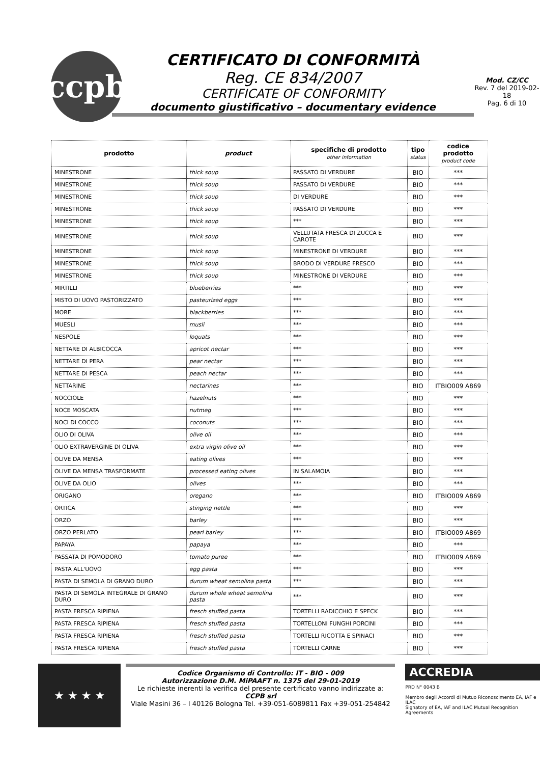ccpb
CERTIFICATO DI CONFORMITÀ
Reg. CE 834/2007
CERTIFICATE OF CONFORMITY
documento giustificativo – documentary evidence
Mod. CZ/CC
Rev. 7 del 2019-02-18
Pag. 6 di 10
| prodotto | product | specifiche di prodotto other information | tipo status | codice prodotto product code |
| --- | --- | --- | --- | --- |
| MINESTRONE | thick soup | PASSATO DI VERDURE | BIO | *** |
| MINESTRONE | thick soup | PASSATO DI VERDURE | BIO | *** |
| MINESTRONE | thick soup | DI VERDURE | BIO | *** |
| MINESTRONE | thick soup | PASSATO DI VERDURE | BIO | *** |
| MINESTRONE | thick soup | *** | BIO | *** |
| MINESTRONE | thick soup | VELLUTATA FRESCA DI ZUCCA E CAROTE | BIO | *** |
| MINESTRONE | thick soup | MINESTRONE DI VERDURE | BIO | *** |
| MINESTRONE | thick soup | BRODO DI VERDURE FRESCO | BIO | *** |
| MINESTRONE | thick soup | MINESTRONE DI VERDURE | BIO | *** |
| MIRTILLI | blueberries | *** | BIO | *** |
| MISTO DI UOVO PASTORIZZATO | pasteurized eggs | *** | BIO | *** |
| MORE | blackberries | *** | BIO | *** |
| MUESLI | musli | *** | BIO | *** |
| NESPOLE | loquats | *** | BIO | *** |
| NETTARE DI ALBICOCCA | apricot nectar | *** | BIO | *** |
| NETTARE DI PERA | pear nectar | *** | BIO | *** |
| NETTARE DI PESCA | peach nectar | *** | BIO | *** |
| NETTARINE | nectarines | *** | BIO | ITBIO009 A869 |
| NOCCIOLE | hazelnuts | *** | BIO | *** |
| NOCE MOSCATA | nutmeg | *** | BIO | *** |
| NOCI DI COCCO | coconuts | *** | BIO | *** |
| OLIO DI OLIVA | olive oil | *** | BIO | *** |
| OLIO EXTRAVERGINE DI OLIVA | extra virgin olive oil | *** | BIO | *** |
| OLIVE DA MENSA | eating olives | *** | BIO | *** |
| OLIVE DA MENSA TRASFORMATE | processed eating olives | IN SALAMOIA | BIO | *** |
| OLIVE DA OLIO | olives | *** | BIO | *** |
| ORIGANO | oregano | *** | BIO | ITBIO009 A869 |
| ORTICA | stinging nettle | *** | BIO | *** |
| ORZO | barley | *** | BIO | *** |
| ORZO PERLATO | pearl barley | *** | BIO | ITBIO009 A869 |
| PAPAYA | papaya | *** | BIO | *** |
| PASSATA DI POMODORO | tomato puree | *** | BIO | ITBIO009 A869 |
| PASTA ALL'UOVO | egg pasta | *** | BIO | *** |
| PASTA DI SEMOLA DI GRANO DURO | durum wheat semolina pasta | *** | BIO | *** |
| PASTA DI SEMOLA INTEGRALE DI GRANO DURO | durum whole wheat semolina pasta | *** | BIO | *** |
| PASTA FRESCA RIPIENA | fresch stuffed pasta | TORTELLI RADICCHIO E SPECK | BIO | *** |
| PASTA FRESCA RIPIENA | fresch stuffed pasta | TORTELLONI FUNGHI PORCINI | BIO | *** |
| PASTA FRESCA RIPIENA | fresch stuffed pasta | TORTELLI RICOTTA E SPINACI | BIO | *** |
| PASTA FRESCA RIPIENA | fresch stuffed pasta | TORTELLI CARNE | BIO | *** |
★ ★ ★ ★
Codice Organismo di Controllo: IT - BIO - 009
Autorizzazione D.M. MiPAAFT n. 1375 del 29-01-2019
Le richieste inerenti la verifica del presente certificato vanno indirizzate a:
CCPB srl
Viale Masini 36 – I 40126 Bologna Tel. +39-051-6089811 Fax +39-051-254842
ACCREDIA
PRD N° 0043 B
Membro degli Accordi di Mutuo Riconoscimento EA, IAF e ILAC
Signatory of EA, IAF and ILAC Mutual Recognition Agreements